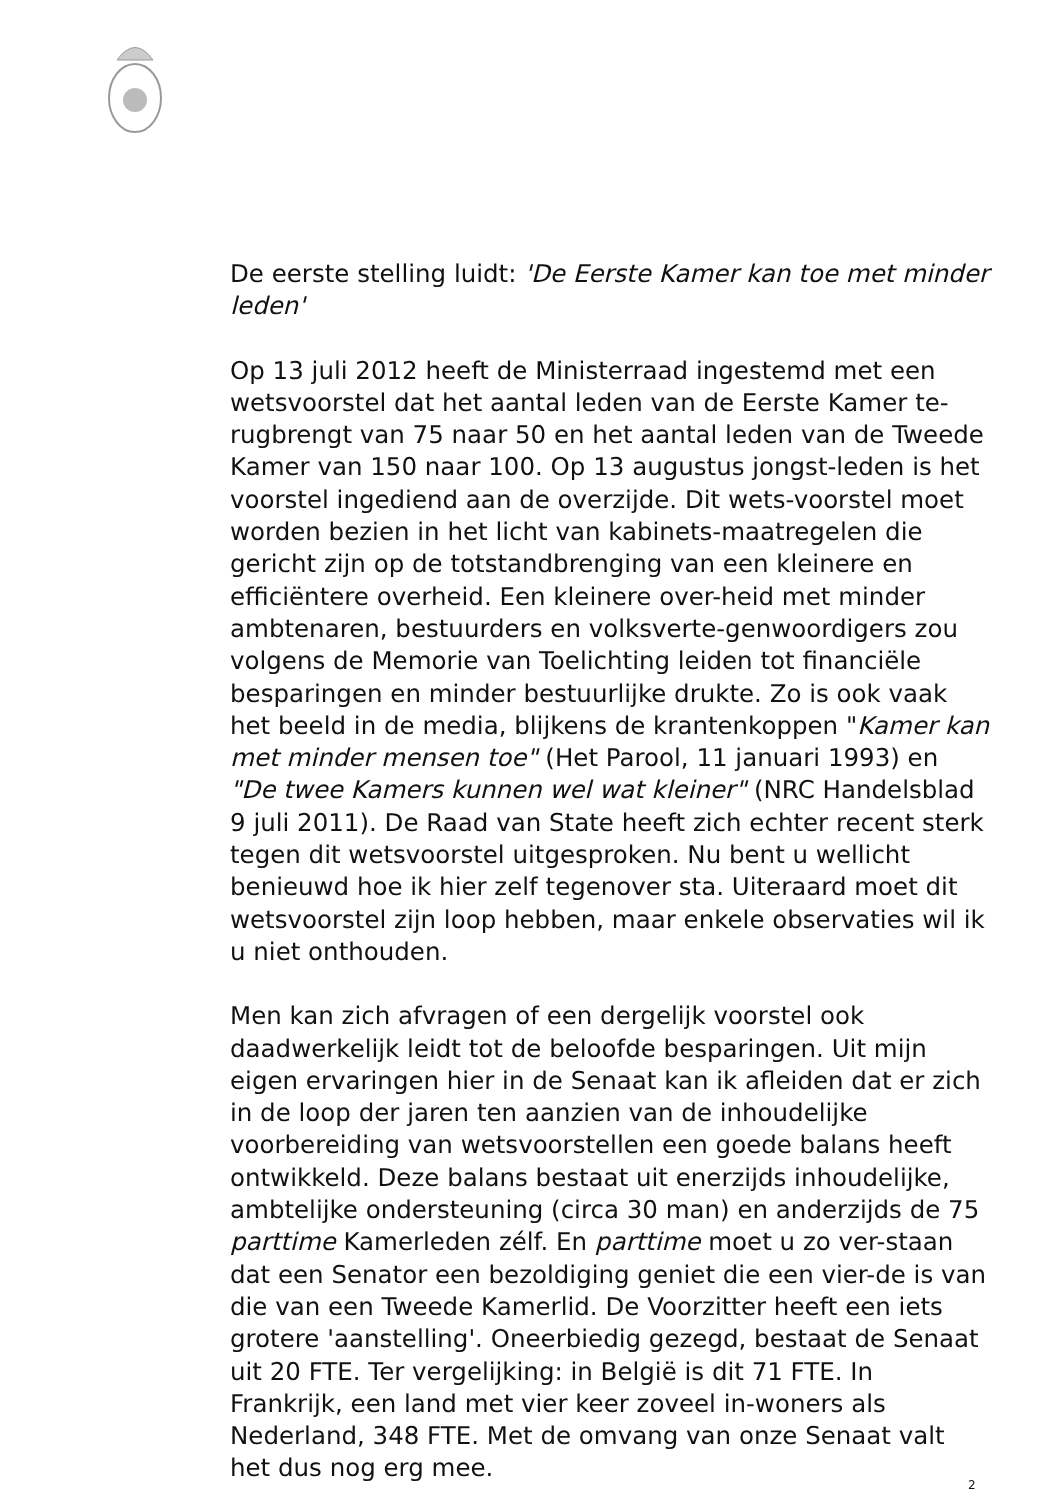De eerste stelling luidt: 'De Eerste Kamer kan toe met minder leden'
Op 13 juli 2012 heeft de Ministerraad ingestemd met een wetsvoorstel dat het aantal leden van de Eerste Kamer te-rugbrengt van 75 naar 50 en het aantal leden van de Tweede Kamer van 150 naar 100. Op 13 augustus jongst-leden is het voorstel ingediend aan de overzijde. Dit wets-voorstel moet worden bezien in het licht van kabinets-maatregelen die gericht zijn op de totstandbrenging van een kleinere en efficiëntere overheid. Een kleinere over-heid met minder ambtenaren, bestuurders en volksverte-genwoordigers zou volgens de Memorie van Toelichting leiden tot financiële besparingen en minder bestuurlijke drukte. Zo is ook vaak het beeld in de media, blijkens de krantenkoppen "Kamer kan met minder mensen toe" (Het Parool, 11 januari 1993) en "De twee Kamers kunnen wel wat kleiner" (NRC Handelsblad 9 juli 2011). De Raad van State heeft zich echter recent sterk tegen dit wetsvoorstel uitgesproken. Nu bent u wellicht benieuwd hoe ik hier zelf tegenover sta. Uiteraard moet dit wetsvoorstel zijn loop hebben, maar enkele observaties wil ik u niet onthouden.
Men kan zich afvragen of een dergelijk voorstel ook daadwerkelijk leidt tot de beloofde besparingen. Uit mijn eigen ervaringen hier in de Senaat kan ik afleiden dat er zich in de loop der jaren ten aanzien van de inhoudelijke voorbereiding van wetsvoorstellen een goede balans heeft ontwikkeld. Deze balans bestaat uit enerzijds inhoudelijke, ambtelijke ondersteuning (circa 30 man) en anderzijds de 75 parttime Kamerleden zélf. En parttime moet u zo ver-staan dat een Senator een bezoldiging geniet die een vier-de is van die van een Tweede Kamerlid. De Voorzitter heeft een iets grotere 'aanstelling'. Oneerbiedig gezegd, bestaat de Senaat uit 20 FTE. Ter vergelijking: in België is dit 71 FTE. In Frankrijk, een land met vier keer zoveel in-woners als Nederland, 348 FTE. Met de omvang van onze Senaat valt het dus nog erg mee.
2